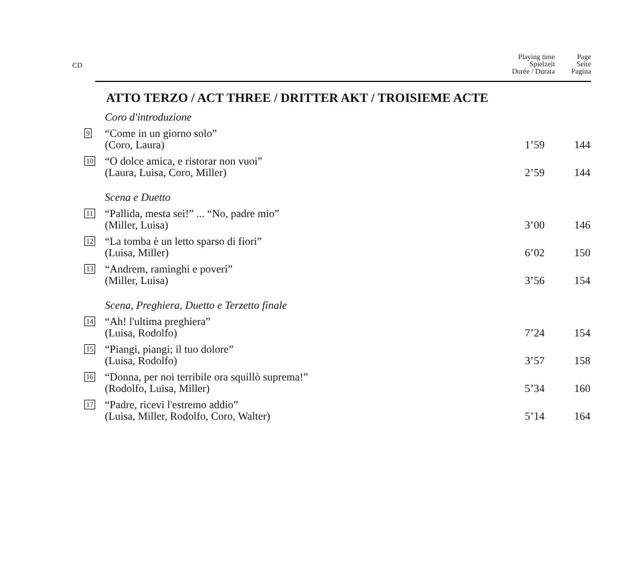CD
Playing time
Spielzeit
Durée / Durata
Page
Seite
Pagina
ATTO TERZO / ACT THREE / DRITTER AKT / TROISIEME ACTE
| | Coro d'introduzione | | |
| 9 | “Come in un giorno solo” (Coro, Laura) | 1’59 | 144 |
| 10 | “O dolce amica, e ristorar non vuoi” (Laura, Luisa, Coro, Miller) | 2’59 | 144 |
| | Scena e Duetto | | |
| 11 | “Pallida, mesta sei!” ... “No, padre mio” (Miller, Luisa) | 3’00 | 146 |
| 12 | “La tomba è un letto sparso di fiori” (Luisa, Miller) | 6’02 | 150 |
| 13 | “Andrem, raminghi e poveri” (Miller, Luisa) | 3’56 | 154 |
| | Scena, Preghiera, Duetto e Terzetto finale | | |
| 14 | “Ah! l'ultima preghiera” (Luisa, Rodolfo) | 7’24 | 154 |
| 15 | “Piangi, piangi; il tuo dolore” (Luisa, Rodolfo) | 3’57 | 158 |
| 16 | “Donna, per noi terribile ora squillò suprema!” (Rodolfo, Luisa, Miller) | 5’34 | 160 |
| 17 | “Padre, ricevi l'estremo addio” (Luisa, Miller, Rodolfo, Coro, Walter) | 5’14 | 164 |